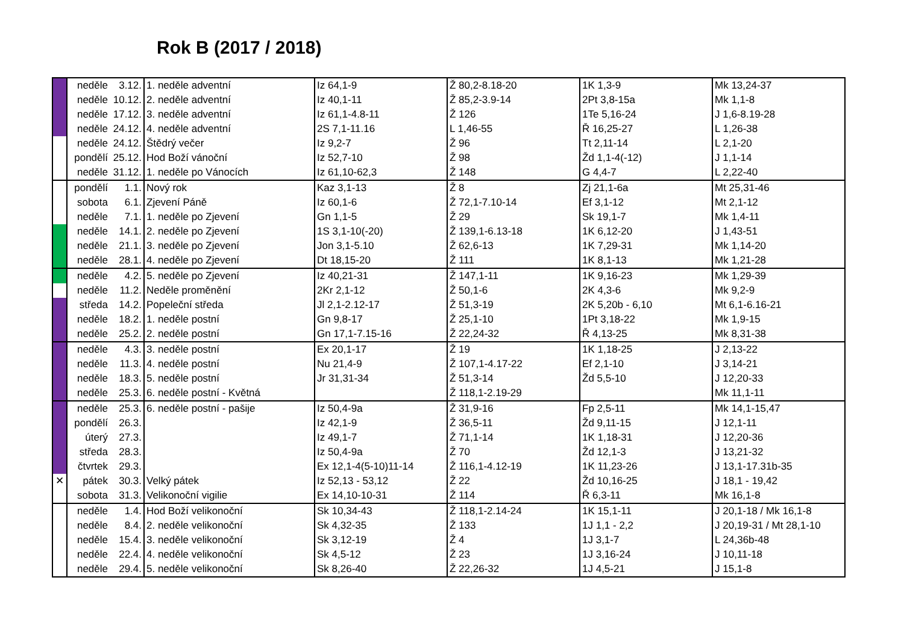Rok B (2017 / 2018)
| | neděle | 3.12. | 1. neděle adventní | Iz 64,1-9 | Ž 80,2-8.18-20 | 1K 1,3-9 | Mk 13,24-37 |
| | neděle | 10.12. | 2. neděle adventní | Iz 40,1-11 | Ž 85,2-3.9-14 | 2Pt 3,8-15a | Mk 1,1-8 |
| | neděle | 17.12. | 3. neděle adventní | Iz 61,1-4.8-11 | Ž 126 | 1Te 5,16-24 | J 1,6-8.19-28 |
| | neděle | 24.12. | 4. neděle adventní | 2S 7,1-11.16 | L 1,46-55 | Ř 16,25-27 | L 1,26-38 |
| | neděle | 24.12. | Štědrý večer | Iz 9,2-7 | Ž 96 | Tt 2,11-14 | L 2,1-20 |
| | pondělí | 25.12. | Hod Boží vánoční | Iz 52,7-10 | Ž 98 | Žd 1,1-4(-12) | J 1,1-14 |
| | neděle | 31.12. | 1. neděle po Vánocích | Iz 61,10-62,3 | Ž 148 | G 4,4-7 | L 2,22-40 |
| | pondělí | 1.1. | Nový rok | Kaz 3,1-13 | Ž 8 | Zj 21,1-6a | Mt 25,31-46 |
| | sobota | 6.1. | Zjevení Páně | Iz 60,1-6 | Ž 72,1-7.10-14 | Ef 3,1-12 | Mt 2,1-12 |
| | neděle | 7.1. | 1. neděle po Zjevení | Gn 1,1-5 | Ž 29 | Sk 19,1-7 | Mk 1,4-11 |
| | neděle | 14.1. | 2. neděle po Zjevení | 1S 3,1-10(-20) | Ž 139,1-6.13-18 | 1K 6,12-20 | J 1,43-51 |
| | neděle | 21.1. | 3. neděle po Zjevení | Jon 3,1-5.10 | Ž 62,6-13 | 1K 7,29-31 | Mk 1,14-20 |
| | neděle | 28.1. | 4. neděle po Zjevení | Dt 18,15-20 | Ž 111 | 1K 8,1-13 | Mk 1,21-28 |
| | neděle | 4.2. | 5. neděle po Zjevení | Iz 40,21-31 | Ž 147,1-11 | 1K 9,16-23 | Mk 1,29-39 |
| | neděle | 11.2. | Neděle proměnění | 2Kr 2,1-12 | Ž 50,1-6 | 2K 4,3-6 | Mk 9,2-9 |
| | středa | 14.2. | Popeleční středa | Jl 2,1-2.12-17 | Ž 51,3-19 | 2K 5,20b - 6,10 | Mt 6,1-6.16-21 |
| | neděle | 18.2. | 1. neděle postní | Gn 9,8-17 | Ž 25,1-10 | 1Pt 3,18-22 | Mk 1,9-15 |
| | neděle | 25.2. | 2. neděle postní | Gn 17,1-7.15-16 | Ž 22,24-32 | Ř 4,13-25 | Mk 8,31-38 |
| | neděle | 4.3. | 3. neděle postní | Ex 20,1-17 | Ž 19 | 1K 1,18-25 | J 2,13-22 |
| | neděle | 11.3. | 4. neděle postní | Nu 21,4-9 | Ž 107,1-4.17-22 | Ef 2,1-10 | J 3,14-21 |
| | neděle | 18.3. | 5. neděle postní | Jr 31,31-34 | Ž 51,3-14 | Žd 5,5-10 | J 12,20-33 |
| | neděle | 25.3. | 6. neděle postní - Květná | | Ž 118,1-2.19-29 | | Mk 11,1-11 |
| | neděle | 25.3. | 6. neděle postní - pašije | Iz 50,4-9a | Ž 31,9-16 | Fp 2,5-11 | Mk 14,1-15,47 |
| | pondělí | 26.3. | | Iz 42,1-9 | Ž 36,5-11 | Žd 9,11-15 | J 12,1-11 |
| | úterý | 27.3. | | Iz 49,1-7 | Ž 71,1-14 | 1K 1,18-31 | J 12,20-36 |
| | středa | 28.3. | | Iz 50,4-9a | Ž 70 | Žd 12,1-3 | J 13,21-32 |
| | čtvrtek | 29.3. | | Ex 12,1-4(5-10)11-14 | Ž 116,1-4.12-19 | 1K 11,23-26 | J 13,1-17.31b-35 |
| ✕ | pátek | 30.3. | Velký pátek | Iz 52,13 - 53,12 | Ž 22 | Žd 10,16-25 | J 18,1 - 19,42 |
| | sobota | 31.3. | Velikonoční vigilie | Ex 14,10-10-31 | Ž 114 | Ř 6,3-11 | Mk 16,1-8 |
| | neděle | 1.4. | Hod Boží velikonoční | Sk 10,34-43 | Ž 118,1-2.14-24 | 1K 15,1-11 | J 20,1-18 / Mk 16,1-8 |
| | neděle | 8.4. | 2. neděle velikonoční | Sk 4,32-35 | Ž 133 | 1J 1,1 - 2,2 | J 20,19-31 / Mt 28,1-10 |
| | neděle | 15.4. | 3. neděle velikonoční | Sk 3,12-19 | Ž 4 | 1J 3,1-7 | L 24,36b-48 |
| | neděle | 22.4. | 4. neděle velikonoční | Sk 4,5-12 | Ž 23 | 1J 3,16-24 | J 10,11-18 |
| | neděle | 29.4. | 5. neděle velikonoční | Sk 8,26-40 | Ž 22,26-32 | 1J 4,5-21 | J 15,1-8 |